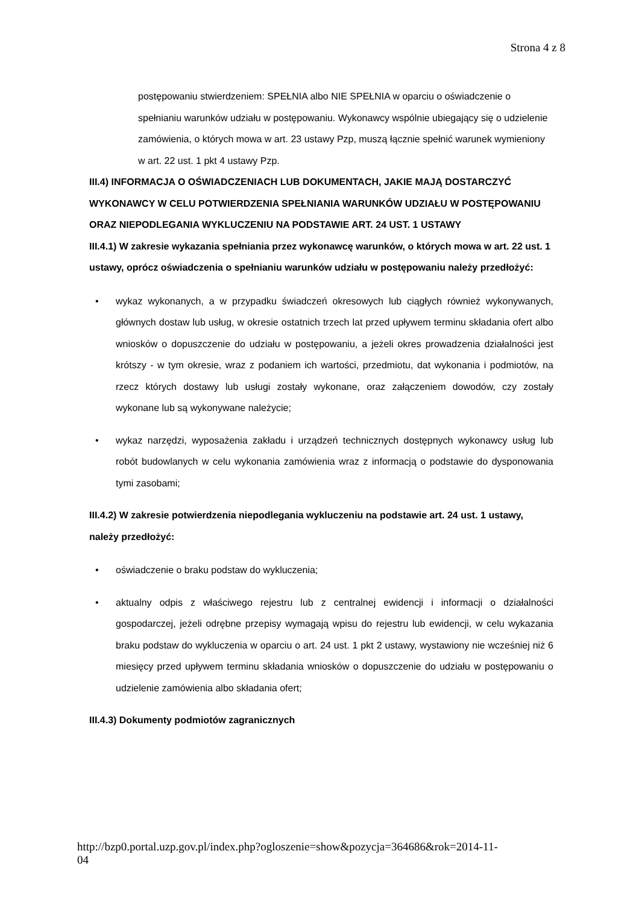Strona 4 z 8
postępowaniu stwierdzeniem: SPEŁNIA albo NIE SPEŁNIA w oparciu o oświadczenie o spełnianiu warunków udziału w postępowaniu. Wykonawcy wspólnie ubiegający się o udzielenie zamówienia, o których mowa w art. 23 ustawy Pzp, muszą łącznie spełnić warunek wymieniony w art. 22 ust. 1 pkt 4 ustawy Pzp.
III.4) INFORMACJA O OŚWIADCZENIACH LUB DOKUMENTACH, JAKIE MAJĄ DOSTARCZYĆ WYKONAWCY W CELU POTWIERDZENIA SPEŁNIANIA WARUNKÓW UDZIAŁU W POSTĘPOWANIU ORAZ NIEPODLEGANIA WYKLUCZENIU NA PODSTAWIE ART. 24 UST. 1 USTAWY
III.4.1) W zakresie wykazania spełniania przez wykonawcę warunków, o których mowa w art. 22 ust. 1 ustawy, oprócz oświadczenia o spełnianiu warunków udziału w postępowaniu należy przedłożyć:
• wykaz wykonanych, a w przypadku świadczeń okresowych lub ciągłych również wykonywanych, głównych dostaw lub usług, w okresie ostatnich trzech lat przed upływem terminu składania ofert albo wniosków o dopuszczenie do udziału w postępowaniu, a jeżeli okres prowadzenia działalności jest krótszy - w tym okresie, wraz z podaniem ich wartości, przedmiotu, dat wykonania i podmiotów, na rzecz których dostawy lub usługi zostały wykonane, oraz załączeniem dowodów, czy zostały wykonane lub są wykonywane należycie;
• wykaz narzędzi, wyposażenia zakładu i urządzeń technicznych dostępnych wykonawcy usług lub robót budowlanych w celu wykonania zamówienia wraz z informacją o podstawie do dysponowania tymi zasobami;
III.4.2) W zakresie potwierdzenia niepodlegania wykluczeniu na podstawie art. 24 ust. 1 ustawy, należy przedłożyć:
• oświadczenie o braku podstaw do wykluczenia;
• aktualny odpis z właściwego rejestru lub z centralnej ewidencji i informacji o działalności gospodarczej, jeżeli odrębne przepisy wymagają wpisu do rejestru lub ewidencji, w celu wykazania braku podstaw do wykluczenia w oparciu o art. 24 ust. 1 pkt 2 ustawy, wystawiony nie wcześniej niż 6 miesięcy przed upływem terminu składania wniosków o dopuszczenie do udziału w postępowaniu o udzielenie zamówienia albo składania ofert;
III.4.3) Dokumenty podmiotów zagranicznych
http://bzp0.portal.uzp.gov.pl/index.php?ogloszenie=show&pozycja=364686&rok=2014-11-
04